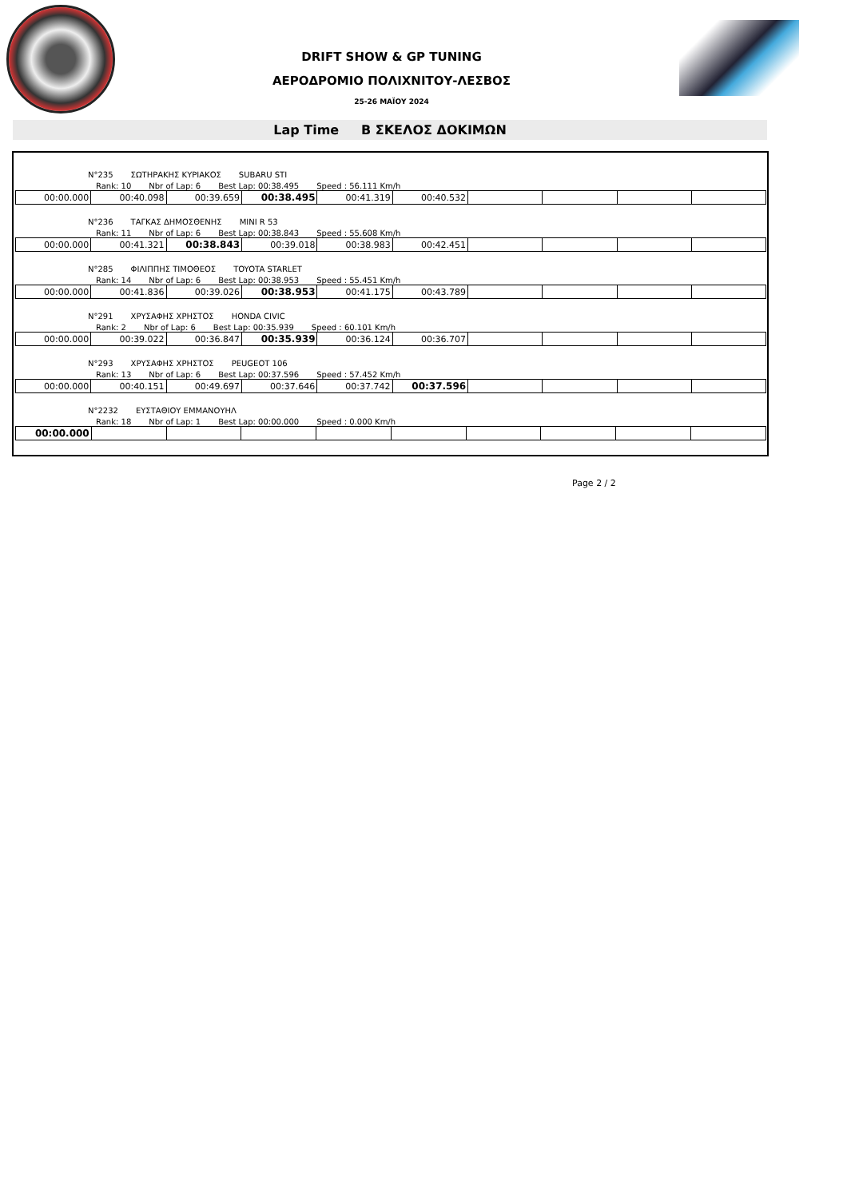DRIFT SHOW & GP TUNING
ΑΕΡΟΔΡΟΜΙΟ ΠΟΛΙΧΝΙΤΟΥ-ΛΕΣΒΟΣ
25-26 ΜΑΪΟΥ 2024
Lap Time Β ΣΚΕΛΟΣ ΔΟΚΙΜΩΝ
N°235 ΣΩΤΗΡΑΚΗΣ ΚΥΡΙΑΚΟΣ SUBARU STI
Rank: 10 Nbr of Lap: 6 Best Lap: 00:38.495 Speed : 56.111 Km/h
| 00:00.000 | 00:40.098 | 00:39.659 | 00:38.495 | 00:41.319 | 00:40.532 | | | | |
N°236 ΤΑΓΚΑΣ ΔΗΜΟΣΘΕΝΗΣ MINI R 53
Rank: 11 Nbr of Lap: 6 Best Lap: 00:38.843 Speed : 55.608 Km/h
| 00:00.000 | 00:41.321 | 00:38.843 | 00:39.018 | 00:38.983 | 00:42.451 | | | | |
N°285 ΦΙΛΙΠΠΗΣ ΤΙΜΟΘΕΟΣ TOYOTA STARLET
Rank: 14 Nbr of Lap: 6 Best Lap: 00:38.953 Speed : 55.451 Km/h
| 00:00.000 | 00:41.836 | 00:39.026 | 00:38.953 | 00:41.175 | 00:43.789 | | | | |
N°291 ΧΡΥΣΑΦΗΣ ΧΡΗΣΤΟΣ HONDA CIVIC
Rank: 2 Nbr of Lap: 6 Best Lap: 00:35.939 Speed : 60.101 Km/h
| 00:00.000 | 00:39.022 | 00:36.847 | 00:35.939 | 00:36.124 | 00:36.707 | | | | |
N°293 ΧΡΥΣΑΦΗΣ ΧΡΗΣΤΟΣ PEUGEOT 106
Rank: 13 Nbr of Lap: 6 Best Lap: 00:37.596 Speed : 57.452 Km/h
| 00:00.000 | 00:40.151 | 00:49.697 | 00:37.646 | 00:37.742 | 00:37.596 | | | | |
N°2232 ΕΥΣΤΑΘΙΟΥ ΕΜΜΑΝΟΥΗΛ
Rank: 18 Nbr of Lap: 1 Best Lap: 00:00.000 Speed : 0.000 Km/h
| 00:00.000 | | | | | | | | | |
Page 2 / 2